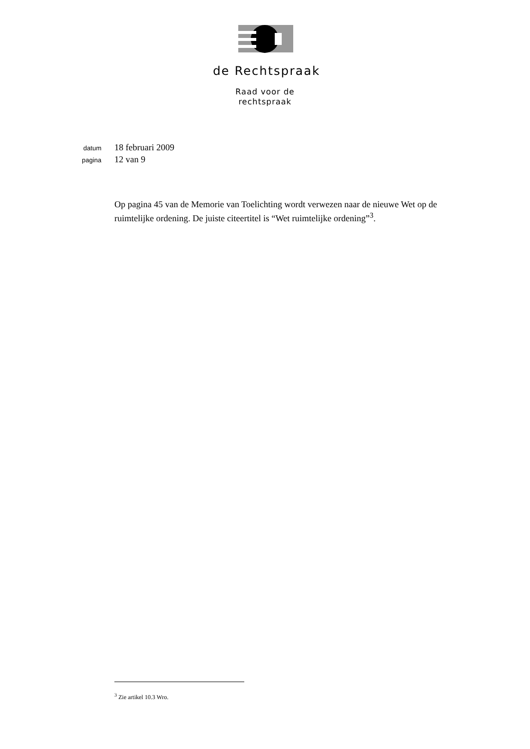de Rechtspraak
Raad voor de
rechtspraak
datum 18 februari 2009
pagina 12 van 9
Op pagina 45 van de Memorie van Toelichting wordt verwezen naar de nieuwe Wet op de ruimtelijke ordening. De juiste citeertitel is “Wet ruimtelijke ordening”<sup>3</sup>.
<sup>3</sup> Zie artikel 10.3 Wro.